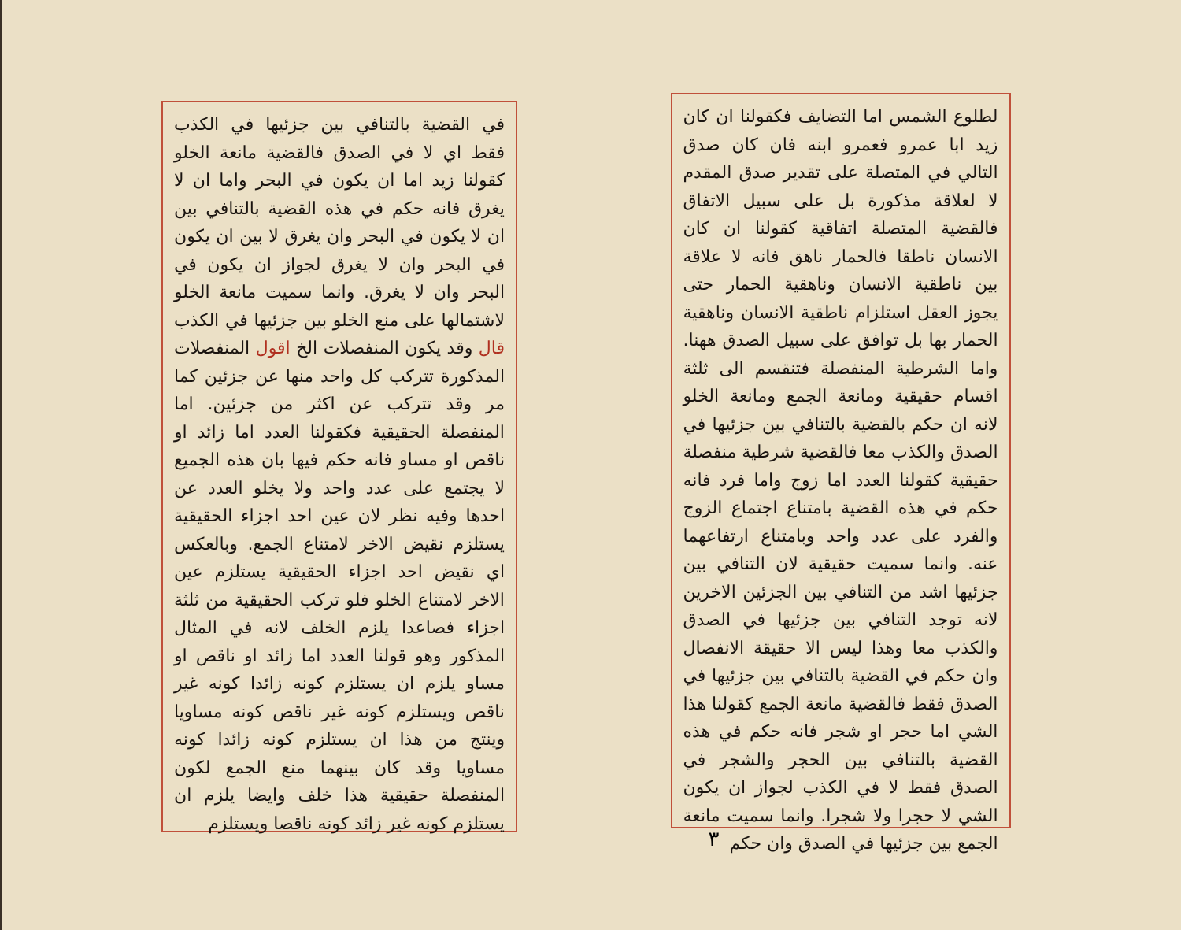لطلوع الشمس اما التضايف فكقولنا ان كان زيد ابا عمرو فعمرو ابنه فان كان صدق التالي في المتصلة على تقدير صدق المقدم لا لعلاقة مذكورة بل على سبيل الاتفاق فالقضية المتصلة اتفاقية كقولنا ان كان الانسان ناطقا فالحمار ناهق فانه لا علاقة بين ناطقية الانسان وناهقية الحمار حتى يجوز العقل استلزام ناطقية الانسان وناهقية الحمار بها بل توافق على سبيل الصدق ههنا. واما الشرطية المنفصلة فتنقسم الى ثلثة اقسام حقيقية ومانعة الجمع ومانعة الخلو لانه ان حكم بالقضية بالتنافي بين جزئيها في الصدق والكذب معا فالقضية شرطية منفصلة حقيقية كقولنا العدد اما زوج واما فرد فانه حكم في هذه القضية بامتناع اجتماع الزوج والفرد على عدد واحد وبامتناع ارتفاعهما عنه. وانما سميت حقيقية لان التنافي بين جزئيها اشد من التنافي بين الجزئين الاخرين لانه توجد التنافي بين جزئيها في الصدق والكذب معا وهذا ليس الا حقيقة الانفصال وان حكم في القضية بالتنافي بين جزئيها في الصدق فقط فالقضية مانعة الجمع كقولنا هذا الشي اما حجر او شجر فانه حكم في هذه القضية بالتنافي بين الحجر والشجر في الصدق فقط لا في الكذب لجواز ان يكون الشي لا حجرا ولا شجرا. وانما سميت مانعة الجمع بين جزئيها في الصدق وان حكم
٣
في القضية بالتنافي بين جزئيها في الكذب فقط اي لا في الصدق فالقضية مانعة الخلو كقولنا زيد اما ان يكون في البحر واما ان لا يغرق فانه حكم في هذه القضية بالتنافي بين ان لا يكون في البحر وان يغرق لا بين ان يكون في البحر وان لا يغرق لجواز ان يكون في البحر وان لا يغرق. وانما سميت مانعة الخلو لاشتمالها على منع الخلو بين جزئيها في الكذب قال وقد يكون المنفصلات الخ اقول المنفصلات المذكورة تتركب كل واحد منها عن جزئين كما مر وقد تتركب عن اكثر من جزئين. اما المنفصلة الحقيقية فكقولنا العدد اما زائد او ناقص او مساو فانه حكم فيها بان هذه الجميع لا يجتمع على عدد واحد ولا يخلو العدد عن احدها وفيه نظر لان عين احد اجزاء الحقيقية يستلزم نقيض الاخر لامتناع الجمع. وبالعكس اي نقيض احد اجزاء الحقيقية يستلزم عين الاخر لامتناع الخلو فلو تركب الحقيقية من ثلثة اجزاء فصاعدا يلزم الخلف لانه في المثال المذكور وهو قولنا العدد اما زائد او ناقص او مساو يلزم ان يستلزم كونه زائدا كونه غير ناقص ويستلزم كونه غير ناقص كونه مساويا وينتج من هذا ان يستلزم كونه زائدا كونه مساويا وقد كان بينهما منع الجمع لكون المنفصلة حقيقية هذا خلف وايضا يلزم ان يستلزم كونه غير زائد كونه ناقصا ويستلزم